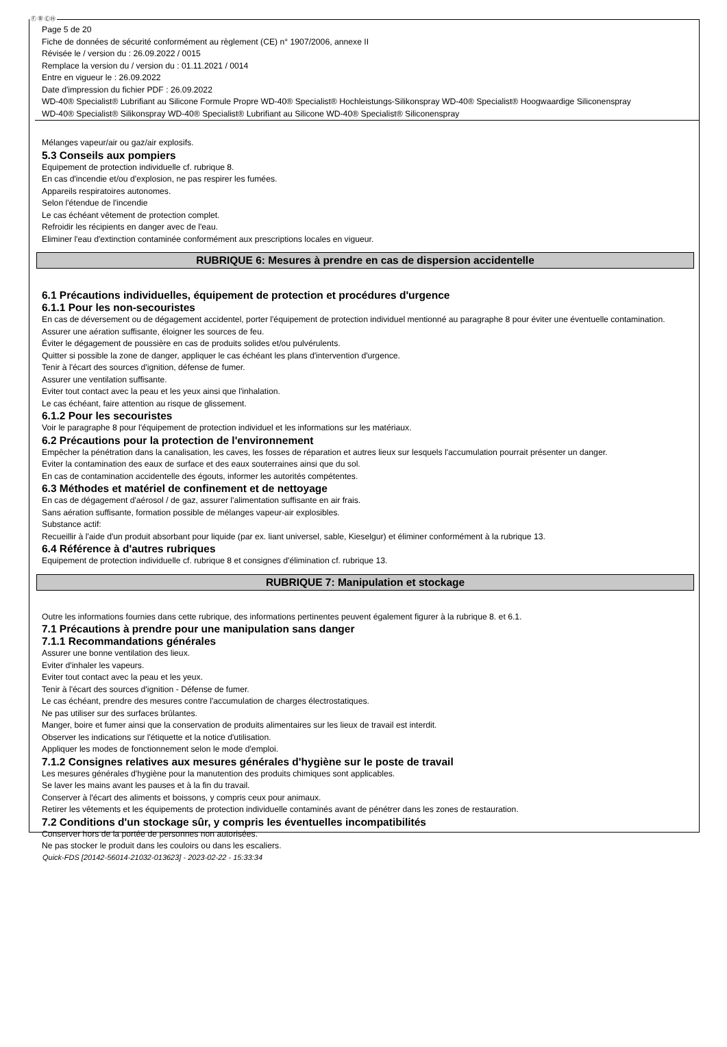Ⓕ Ⓑ ⒸⒽ
Page 5 de 20
Fiche de données de sécurité conformément au règlement (CE) n° 1907/2006, annexe II
Révisée le / version du : 26.09.2022 / 0015
Remplace la version du / version du : 01.11.2021 / 0014
Entre en vigueur le : 26.09.2022
Date d'impression du fichier PDF : 26.09.2022
WD-40® Specialist® Lubrifiant au Silicone Formule Propre WD-40® Specialist® Hochleistungs-Silikonspray WD-40® Specialist® Hoogwaardige Siliconenspray
WD-40® Specialist® Silikonspray WD-40® Specialist® Lubrifiant au Silicone WD-40® Specialist® Siliconenspray
Mélanges vapeur/air ou gaz/air explosifs.
5.3 Conseils aux pompiers
Equipement de protection individuelle cf. rubrique 8.
En cas d'incendie et/ou d'explosion, ne pas respirer les fumées.
Appareils respiratoires autonomes.
Selon l'étendue de l'incendie
Le cas échéant vêtement de protection complet.
Refroidir les récipients en danger avec de l'eau.
Eliminer l'eau d'extinction contaminée conformément aux prescriptions locales en vigueur.
RUBRIQUE 6: Mesures à prendre en cas de dispersion accidentelle
6.1 Précautions individuelles, équipement de protection et procédures d'urgence
6.1.1 Pour les non-secouristes
En cas de déversement ou de dégagement accidentel, porter l'équipement de protection individuel mentionné au paragraphe 8 pour éviter une éventuelle contamination.
Assurer une aération suffisante, éloigner les sources de feu.
Éviter le dégagement de poussière en cas de produits solides et/ou pulvérulents.
Quitter si possible la zone de danger, appliquer le cas échéant les plans d'intervention d'urgence.
Tenir à l'écart des sources d'ignition, défense de fumer.
Assurer une ventilation suffisante.
Eviter tout contact avec la peau et les yeux ainsi que l'inhalation.
Le cas échéant, faire attention au risque de glissement.
6.1.2 Pour les secouristes
Voir le paragraphe 8 pour l'équipement de protection individuel et les informations sur les matériaux.
6.2 Précautions pour la protection de l'environnement
Empêcher la pénétration dans la canalisation, les caves, les fosses de réparation et autres lieux sur lesquels l'accumulation pourrait présenter un danger.
Eviter la contamination des eaux de surface et des eaux souterraines ainsi que du sol.
En cas de contamination accidentelle des égouts, informer les autorités compétentes.
6.3 Méthodes et matériel de confinement et de nettoyage
En cas de dégagement d'aérosol / de gaz, assurer l'alimentation suffisante en air frais.
Sans aération suffisante, formation possible de mélanges vapeur-air explosibles.
Substance actif:
Recueillir à l'aide d'un produit absorbant pour liquide (par ex. liant universel, sable, Kieselgur) et éliminer conformément à la rubrique 13.
6.4 Référence à d'autres rubriques
Equipement de protection individuelle cf. rubrique 8 et consignes d'élimination cf. rubrique 13.
RUBRIQUE 7: Manipulation et stockage
Outre les informations fournies dans cette rubrique, des informations pertinentes peuvent également figurer à la rubrique 8. et 6.1.
7.1 Précautions à prendre pour une manipulation sans danger
7.1.1 Recommandations générales
Assurer une bonne ventilation des lieux.
Eviter d'inhaler les vapeurs.
Eviter tout contact avec la peau et les yeux.
Tenir à l'écart des sources d'ignition - Défense de fumer.
Le cas échéant, prendre des mesures contre l'accumulation de charges électrostatiques.
Ne pas utiliser sur des surfaces brûlantes.
Manger, boire et fumer ainsi que la conservation de produits alimentaires sur les lieux de travail est interdit.
Observer les indications sur l'étiquette et la notice d'utilisation.
Appliquer les modes de fonctionnement selon le mode d'emploi.
7.1.2 Consignes relatives aux mesures générales d'hygiène sur le poste de travail
Les mesures générales d'hygiène pour la manutention des produits chimiques sont applicables.
Se laver les mains avant les pauses et à la fin du travail.
Conserver à l'écart des aliments et boissons, y compris ceux pour animaux.
Retirer les vêtements et les équipements de protection individuelle contaminés avant de pénétrer dans les zones de restauration.
7.2 Conditions d'un stockage sûr, y compris les éventuelles incompatibilités
Conserver hors de la portée de personnes non autorisées.
Ne pas stocker le produit dans les couloirs ou dans les escaliers.
Quick-FDS [20142-56014-21032-013623] - 2023-02-22 - 15:33:34